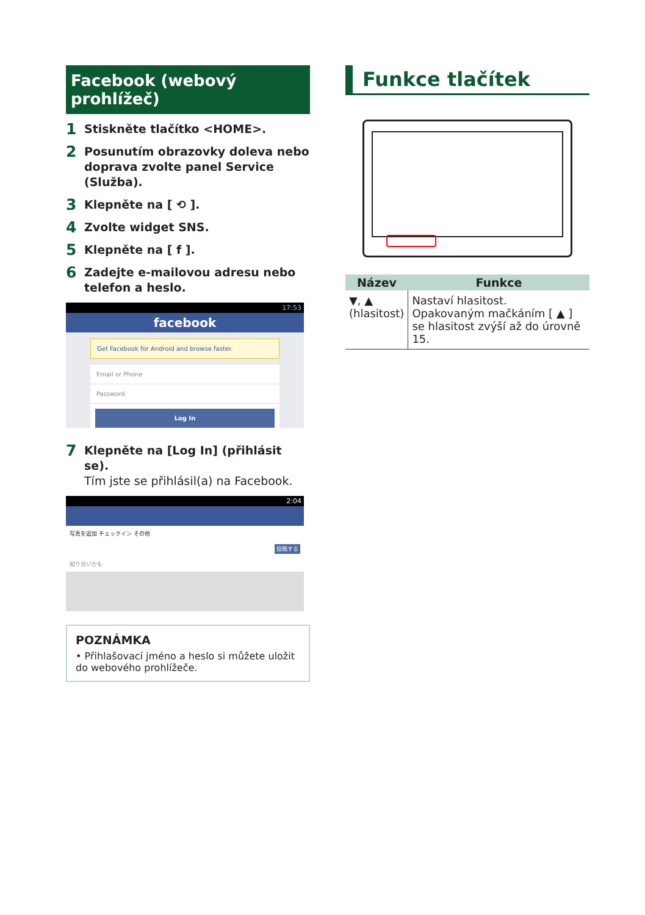Facebook (webový prohlížeč)
1 Stiskněte tlačítko <HOME>.
2 Posunutím obrazovky doleva nebo doprava zvolte panel Service (Služba).
3 Klepněte na [ ⟲ ].
4 Zvolte widget SNS.
5 Klepněte na [ f ].
6 Zadejte e-mailovou adresu nebo telefon a heslo.
17:53
facebook
Get Facebook for Android and browse faster.
Email or Phone
Password
Log In
7 Klepněte na [Log In] (přihlásit se).
Tím jste se přihlásil(a) na Facebook.
2:04
写真を追加 チェックイン その他
投稿する
知り合いかも
POZNÁMKA
• Přihlašovací jméno a heslo si můžete uložit do webového prohlížeče.
Funkce tlačítek
| Název | Funkce |
| --- | --- |
| ▼, ▲ (hlasitost) | Nastaví hlasitost. Opakovaným mačkáním [ ▲ ] se hlasitost zvýší až do úrovně 15. |